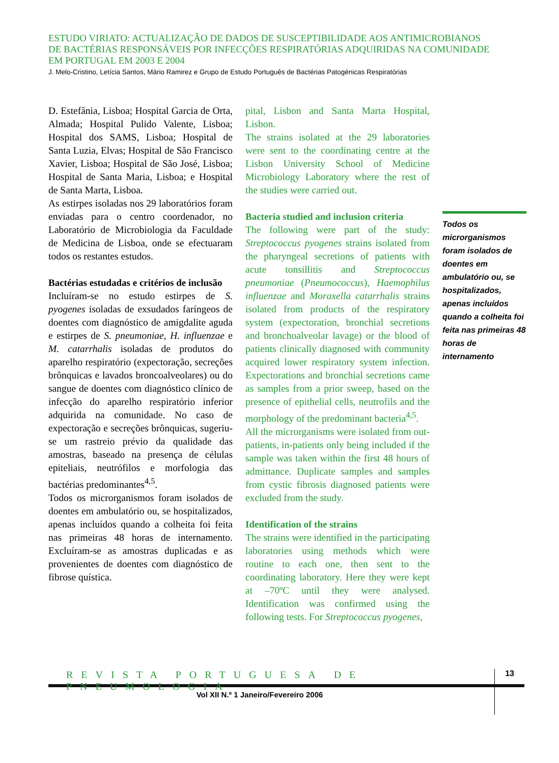ESTUDO VIRIATO: ACTUALIZAÇÃO DE DADOS DE SUSCEPTIBILIDADE AOS ANTIMICROBIANOS
DE BACTÉRIAS RESPONSÁVEIS POR INFECÇÕES RESPIRATÓRIAS ADQUIRIDAS NA COMUNIDADE
EM PORTUGAL EM 2003 E 2004
J. Melo-Cristino, Letícia Santos, Mário Ramirez e Grupo de Estudo Português de Bactérias Patogénicas Respiratórias
D. Estefânia, Lisboa; Hospital Garcia de Orta, Almada; Hospital Pulido Valente, Lisboa; Hospital dos SAMS, Lisboa; Hospital de Santa Luzia, Elvas; Hospital de São Francisco Xavier, Lisboa; Hospital de São José, Lisboa; Hospital de Santa Maria, Lisboa; e Hospital de Santa Marta, Lisboa.
As estirpes isoladas nos 29 laboratórios foram enviadas para o centro coordenador, no Laboratório de Microbiologia da Faculdade de Medicina de Lisboa, onde se efectuaram todos os restantes estudos.
Bactérias estudadas e critérios de inclusão
Incluíram-se no estudo estirpes de S. pyogenes isoladas de exsudados faríngeos de doentes com diagnóstico de amigdalite aguda e estirpes de S. pneumoniae, H. influenzae e M. catarrhalis isoladas de produtos do aparelho respiratório (expectoração, secreções brônquicas e lavados broncoalveolares) ou do sangue de doentes com diagnóstico clínico de infecção do aparelho respiratório inferior adquirida na comunidade. No caso de expectoração e secreções brônquicas, sugeriu-se um rastreio prévio da qualidade das amostras, baseado na presença de células epiteliais, neutrófilos e morfologia das bactérias predominantes<sup>4,5</sup>.
Todos os microrganismos foram isolados de doentes em ambulatório ou, se hospitalizados, apenas incluídos quando a colheita foi feita nas primeiras 48 horas de internamento. Excluíram-se as amostras duplicadas e as provenientes de doentes com diagnóstico de fibrose quística.
pital, Lisbon and Santa Marta Hospital, Lisbon.
The strains isolated at the 29 laboratories were sent to the coordinating centre at the Lisbon University School of Medicine Microbiology Laboratory where the rest of the studies were carried out.
Bacteria studied and inclusion criteria
The following were part of the study: Streptococcus pyogenes strains isolated from the pharyngeal secretions of patients with acute tonsillitis and Streptococcus pneumoniae (Pneumococcus), Haemophilus influenzae and Moraxella catarrhalis strains isolated from products of the respiratory system (expectoration, bronchial secretions and bronchoalveolar lavage) or the blood of patients clinically diagnosed with community acquired lower respiratory system infection. Expectorations and bronchial secretions came as samples from a prior sweep, based on the presence of epithelial cells, neutrofils and the morphology of the predominant bacteria<sup>4,5</sup>.
All the microrganisms were isolated from out-patients, in-patients only being included if the sample was taken within the first 48 hours of admittance. Duplicate samples and samples from cystic fibrosis diagnosed patients were excluded from the study.
Identification of the strains
The strains were identified in the participating laboratories using methods which were routine to each one, then sent to the coordinating laboratory. Here they were kept at –70ºC until they were analysed. Identification was confirmed using the following tests. For Streptococcus pyogenes,
Todos os microrganismos foram isolados de doentes em ambulatório ou, se hospitalizados, apenas incluídos quando a colheita foi feita nas primeiras 48 horas de internamento
REVISTA PORTUGUESA DE PNEUMOLOGIA 13
Vol XII N.º 1 Janeiro/Fevereiro 2006